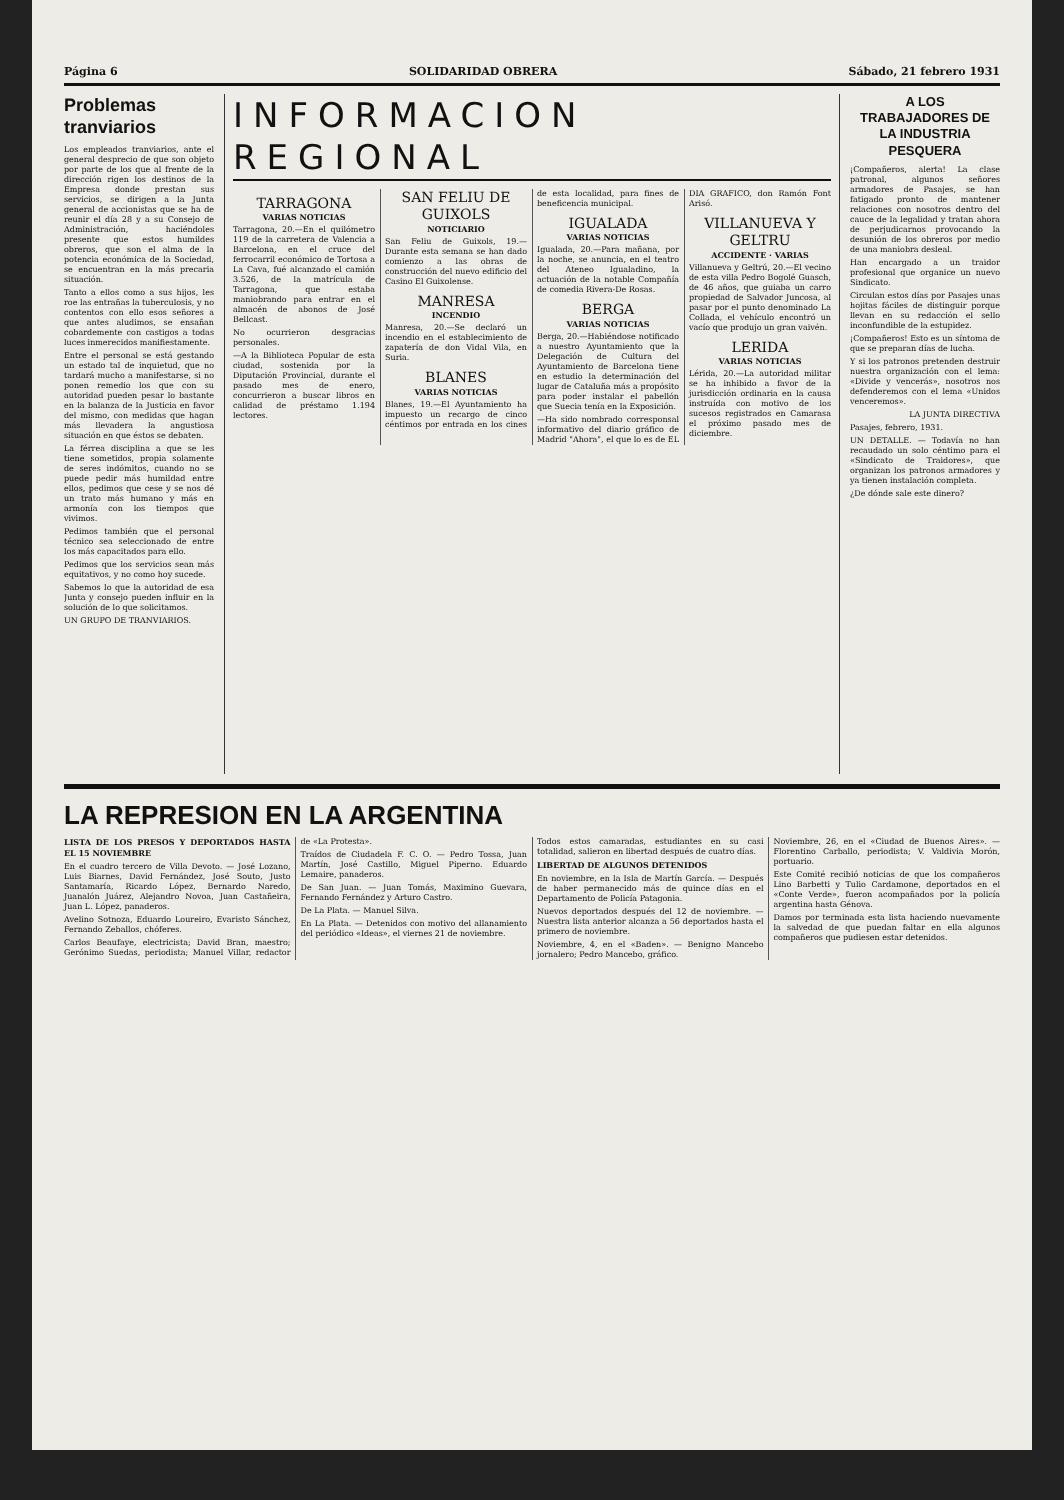Página 6 SOLIDARIDAD OBRERA Sábado, 21 febrero 1931
Problemas tranviarios
Los empleados tranviarios, ante el general desprecio de que son objeto por parte de los que al frente de la dirección rigen los destinos de la Empresa donde prestan sus servicios, se dirigen a la Junta general de accionistas que se ha de reunir el día 28 y a su Consejo de Administración, haciéndoles presente que estos humildes obreros, que son el alma de la potencia económica de la Sociedad, se encuentran en la más precaria situación.
Tanto a ellos como a sus hijos, les roe las entrañas la tuberculosis, y no contentos con ello esos señores a que antes aludimos, se ensañan cobardemente con castigos a todas luces inmerecidos manifiestamente.
Entre el personal se está gestando un estado tal de inquietud, que no tardará mucho a manifestarse, si no ponen remedio los que con su autoridad pueden pesar lo bastante en la balanza de la Justicia en favor del mismo, con medidas que hagan más llevadera la angustiosa situación en que éstos se debaten.
La férrea disciplina a que se les tiene sometidos, propia solamente de seres indómitos, cuando no se puede pedir más humildad entre ellos, pedimos que cese y se nos dé un trato más humano y más en armonía con los tiempos que vivimos.
Pedimos también que el personal técnico sea seleccionado de entre los más capacitados para ello.
Pedimos que los servicios sean más equitativos, y no como hoy sucede.
Sabemos lo que la autoridad de esa Junta y consejo pueden influir en la solución de lo que solicitamos.
UN GRUPO DE TRANVIARIOS.
INFORMACION REGIONAL
TARRAGONA
VARIAS NOTICIAS
Tarragona, 20.—En el quilómetro 119 de la carretera de Valencia a Barcelona, en el cruce del ferrocarril económico de Tortosa a La Cava, fué alcanzado el camión 3.526, de la matrícula de Tarragona, que estaba maniobrando para entrar en el almacén de abonos de José Bellcast.
No ocurrieron desgracias personales.
—A la Biblioteca Popular de esta ciudad, sostenida por la Diputación Provincial, durante el pasado mes de enero, concurrieron a buscar libros en calidad de préstamo 1.194 lectores.
SAN FELIU DE GUIXOLS
NOTICIARIO
San Feliu de Guixols, 19.—Durante esta semana se han dado comienzo a las obras de construcción del nuevo edificio del Casino El Guixolense.
MANRESA
INCENDIO
Manresa, 20.—Se declaró un incendio en el establecimiento de zapatería de don Vidal Vila, en Suria.
BLANES
VARIAS NOTICIAS
Blanes, 19.—El Ayuntamiento ha impuesto un recargo de cinco céntimos por entrada en los cines de esta localidad, para fines de beneficencia municipal.
IGUALADA
VARIAS NOTICIAS
Igualada, 20.—Para mañana, por la noche, se anuncia, en el teatro del Ateneo Igualadino, la actuación de la notable Compañía de comedia Rivera-De Rosas.
BERGA
VARIAS NOTICIAS
Berga, 20.—Habiéndose notificado a nuestro Ayuntamiento que la Delegación de Cultura del Ayuntamiento de Barcelona tiene en estudio la determinación del lugar de Cataluña más a propósito para poder instalar el pabellón que Suecia tenía en la Exposición.
—Ha sido nombrado corresponsal informativo del diario gráfico de Madrid "Ahora", el que lo es de EL DIA GRAFICO, don Ramón Font Arisó.
VILLANUEVA Y GELTRU
ACCIDENTE · VARIAS
Villanueva y Geltrú, 20.—El vecino de esta villa Pedro Bogolé Guasch, de 46 años, que guiaba un carro propiedad de Salvador Juncosa, al pasar por el punto denominado La Collada, el vehículo encontró un vacío que produjo un gran vaivén.
LERIDA
VARIAS NOTICIAS
Lérida, 20.—La autoridad militar se ha inhibido a favor de la jurisdicción ordinaria en la causa instruída con motivo de los sucesos registrados en Camarasa el próximo pasado mes de diciembre.
A LOS TRABAJADORES DE LA INDUSTRIA PESQUERA
¡Compañeros, alerta! La clase patronal, algunos señores armadores de Pasajes, se han fatigado pronto de mantener relaciones con nosotros dentro del cauce de la legalidad y tratan ahora de perjudicarnos provocando la desunión de los obreros por medio de una maniobra desleal.
Han encargado a un traidor profesional que organice un nuevo Sindicato.
Circulan estos días por Pasajes unas hojitas fáciles de distinguir porque llevan en su redacción el sello inconfundible de la estupidez.
¡Compañeros! Esto es un síntoma de que se preparan días de lucha.
Y si los patronos pretenden destruir nuestra organización con el lema: «Divide y vencerás», nosotros nos defenderemos con el lema «Unidos venceremos».
LA JUNTA DIRECTIVA
Pasajes, febrero, 1931.
UN DETALLE. — Todavía no han recaudado un solo céntimo para el «Sindicato de Traidores», que organizan los patronos armadores y ya tienen instalación completa.
¿De dónde sale este dinero?
LA REPRESION EN LA ARGENTINA
LISTA DE LOS PRESOS Y DEPORTADOS HASTA EL 15 NOVIEMBRE
En el cuadro tercero de Villa Devoto. — José Lozano, Luis Biarnes, David Fernández, José Souto, Justo Santamaría, Ricardo López, Bernardo Naredo, Juanalón Juárez, Alejandro Novoa, Juan Castañeira, Juan L. López, panaderos.
Avelino Sotnoza, Eduardo Loureiro, Evaristo Sánchez, Fernando Zeballos, chóferes.
Carlos Beaufaye, electricista; David Bran, maestro; Gerónimo Suedas, periodista; Manuel Villar, redactor de «La Protesta».
Traídos de Ciudadela F. C. O. — Pedro Tossa, Juan Martín, José Castillo, Miguel Piperno. Eduardo Lemaire, panaderos.
De San Juan. — Juan Tomás, Maximino Guevara, Fernando Fernández y Arturo Castro.
De La Plata. — Manuel Silva.
En La Plata. — Detenidos con motivo del allanamiento del periódico «Ideas», el viernes 21 de noviembre.
Todos estos camaradas, estudiantes en su casi totalidad, salieron en libertad después de cuatro días.
LIBERTAD DE ALGUNOS DETENIDOS
En noviembre, en la Isla de Martín García. — Después de haber permanecido más de quince días en el Departamento de Policía Patagonia.
Nuevos deportados después del 12 de noviembre. — Nuestra lista anterior alcanza a 56 deportados hasta el primero de noviembre.
Noviembre, 4, en el «Baden». — Benigno Mancebo jornalero; Pedro Mancebo, gráfico.
Noviembre, 26, en el «Ciudad de Buenos Aires». — Florentino Carballo, periodista; V. Valdivia Morón, portuario.
Este Comité recibió noticias de que los compañeros Lino Barbetti y Tulio Cardamone, deportados en el «Conte Verde», fueron acompañados por la policía argentina hasta Génova.
Damos por terminada esta lista haciendo nuevamente la salvedad de que puedan faltar en ella algunos compañeros que pudiesen estar detenidos.